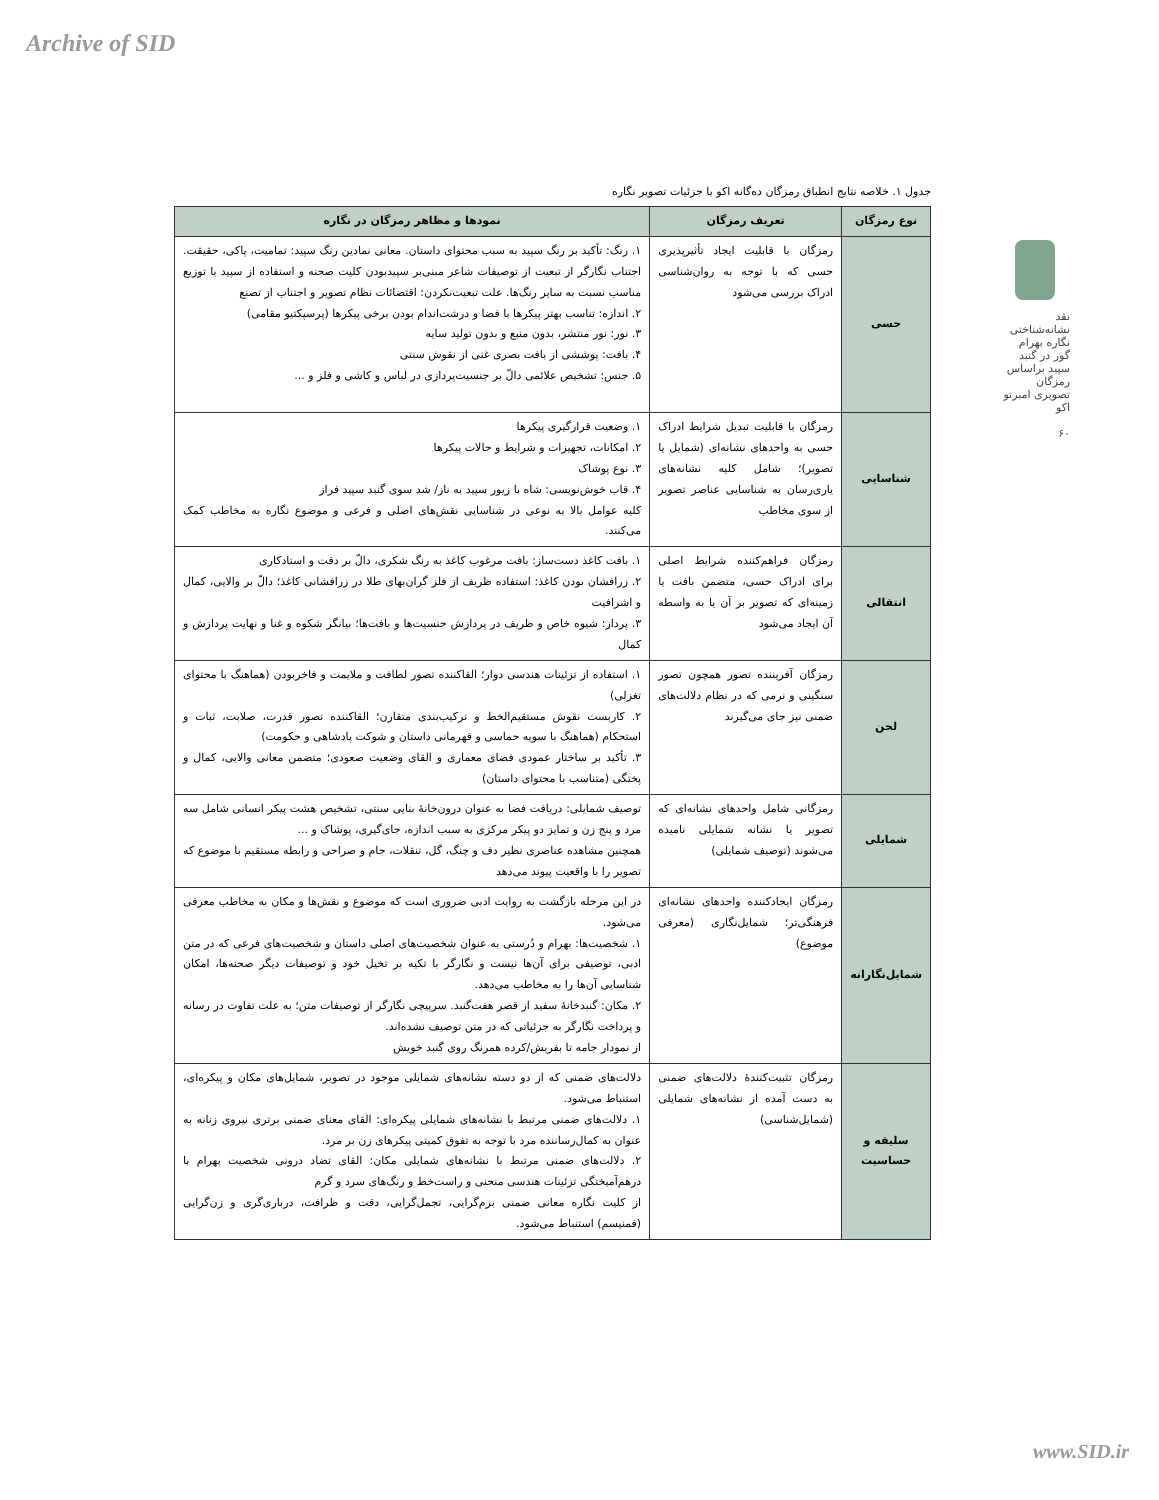Archive of SID
نقد نشانه‌شناختی نگاره بهرام گور در گنبد سپید براساس رمزگان تصویری امبرتو اکو
۶۰
جدول ۱. خلاصه نتایج انطباق رمزگان ده‌گانه اکو با جزئیات تصویر نگاره
| نوع رمزگان | تعریف رمزگان | نمودها و مظاهر رمزگان در نگاره |
| --- | --- | --- |
| حسی | رمزگان با قابلیت ایجاد تأثیرپذیری حسی که با توجه به روان‌شناسی ادراک بررسی می‌شود | ۱. رنگ: تأکید بر رنگ سپید به سبب محتوای داستان. معانی نمادین رنگ سپید: تمامیت، پاکی، حقیقت. اجتناب نگارگر از تبعیت از توصیفات شاعر مبنی‌بر سپیدبودن کلیت صحنه و استفاده از سپید با توزیع مناسب نسبت به سایر رنگ‌ها. علت تبعیت‌نکردن: اقتضائات نظام تصویر و اجتناب از تصنع ۲. اندازه: تناسب بهتر پیکرها با فضا و درشت‌اندام بودن برخی پیکرها (پرسپکتیو مقامی) ۳. نور: نور منتشر، بدون منبع و بدون تولید سایه ۴. بافت: پوششی از بافت بصری غنی از نقوش سنتی ۵. جنس: تشخیص علائمی دالّ بر جنسیت‌پردازی در لباس و کاشی و فلز و ... |
| شناسایی | رمزگان با قابلیت تبدیل شرایط ادراک حسی به واحدهای نشانه‌ای (شمایل یا تصویر)؛ شامل کلیه نشانه‌های یاری‌رسان به شناسایی عناصر تصویر از سوی مخاطب | ۱. وضعیت قرارگیری پیکرها ۲. امکانات، تجهیزات و شرایط و حالات پیکرها ۳. نوع پوشاک ۴. قاب خوش‌نویسی: شاه با زیور سپید به ناز/ شد سوی گنبد سپید فراز کلیه عوامل بالا به نوعی در شناسایی نقش‌های اصلی و فرعی و موضوع نگاره به مخاطب کمک می‌کنند. |
| انتقالی | رمزگان فراهم‌کننده شرایط اصلی برای ادراک حسی، متضمن بافت یا زمینه‌ای که تصویر بر آن یا به واسطه آن ایجاد می‌شود | ۱. بافت کاغذ دست‌ساز: بافت مرغوب کاغذ به رنگ شکری، دالّ بر دقت و استادکاری ۲. زرافشان بودن کاغذ: استفاده ظریف از فلز گران‌بهای طلا در زرافشانی کاغذ؛ دالّ بر والایی، کمال و اشرافیت ۳. پرداز: شیوه خاص و ظریف در پردازش جنسیت‌ها و بافت‌ها؛ بیانگر شکوه و غنا و نهایت پردازش و کمال |
| لحن | رمزگان آفریننده تصور همچون تصور سنگینی و نرمی که در نظام دلالت‌های ضمنی نیز جای می‌گیرند | ۱. استفاده از تزئینات هندسی دوار؛ القاکننده تصور لطافت و ملایمت و فاخربودن (هماهنگ با محتوای تغزلی) ۲. کاربست نقوش مستقیم‌الخط و ترکیب‌بندی متقارن؛ القاکننده تصور قدرت، صلابت، ثبات و استحکام (هماهنگ با سویه حماسی و قهرمانی داستان و شوکت پادشاهی و حکومت) ۳. تأکید بر ساختار عمودی فضای معماری و القای وضعیت صعودی؛ متضمن معانی والایی، کمال و پختگی (متناسب با محتوای داستان) |
| شمایلی | رمزگانی شامل واحدهای نشانه‌ای که تصویر یا نشانه شمایلی نامیده می‌شوند (توصیف شمایلی) | توصیف شمایلی: دریافت فضا به عنوان درون‌خانهٔ بنایی سنتی، تشخیص هشت پیکر انسانی شامل سه مرد و پنج زن و تمایز دو پیکر مرکزی به سبب اندازه، جای‌گیری، پوشاک و ... همچنین مشاهده عناصری نظیر دف و چنگ، گل، تنقلات، جام و صراحی و رابطه مستقیم با موضوع که تصویر را با واقعیت پیوند می‌دهد |
| شمایل‌نگارانه | رمزگان ایجادکننده واحدهای نشانه‌ای فرهنگی‌تر؛ شمایل‌نگاری (معرفی موضوع) | در این مرحله بازگشت به روایت ادبی ضروری است که موضوع و نقش‌ها و مکان به مخاطب معرفی می‌شود. ۱. شخصیت‌ها: بهرام و دُرستی به عنوان شخصیت‌های اصلی داستان و شخصیت‌های فرعی که در متن ادبی، توصیفی برای آن‌ها نیست و نگارگر با تکیه بر تخیل خود و توصیفات دیگر صحنه‌ها، امکان شناسایی آن‌ها را به مخاطب می‌دهد. ۲. مکان: گنبدخانهٔ سفید از قصر هفت‌گنبد. سرپیچی نگارگر از توصیفات متن؛ به علت تفاوت در رسانه و پرداخت نگارگر به جزئیاتی که در متن توصیف نشده‌اند. از نمودار جامه تا بفریش/کرده همرنگ روی گنبد خویش |
| سلیقه و حساسیت | رمزگان تثبیت‌کنندهٔ دلالت‌های ضمنی به دست آمده از نشانه‌های شمایلی (شمایل‌شناسی) | دلالت‌های ضمنی که از دو دسته نشانه‌های شمایلی موجود در تصویر، شمایل‌های مکان و پیکره‌ای، استنباط می‌شود. ۱. دلالت‌های ضمنی مرتبط با نشانه‌های شمایلی پیکره‌ای: القای معنای ضمنی برتری نیروی زنانه به عنوان به کمال‌رساننده مرد با توجه به تفوق کمیتی پیکرهای زن بر مرد. ۲. دلالت‌های ضمنی مرتبط با نشانه‌های شمایلی مکان: القای تضاد درونی شخصیت بهرام با درهم‌آمیختگی تزئینات هندسی منحنی و راست‌خط و رنگ‌های سرد و گرم از کلیت نگاره معانی ضمنی بزم‌گرایی، تجمل‌گرایی، دقت و ظرافت، درباری‌گری و زن‌گرایی (فمنیسم) استنباط می‌شود. |
www.SID.ir